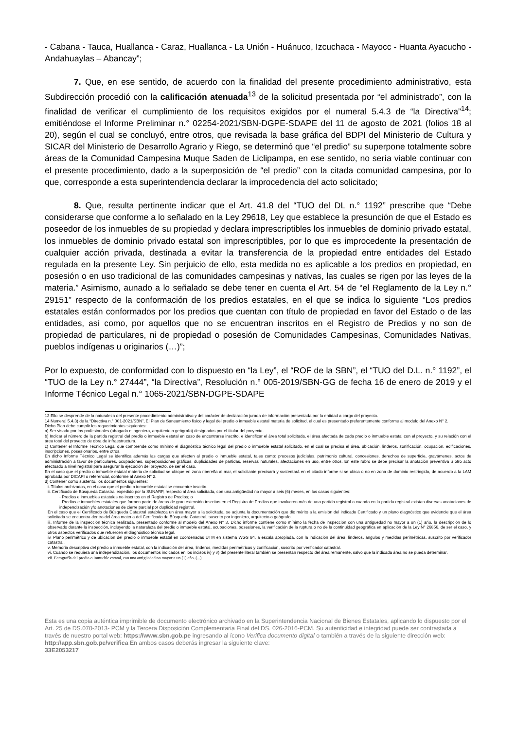- Cabana - Tauca, Huallanca - Caraz, Huallanca - La Unión - Huánuco, Izcuchaca - Mayocc - Huanta Ayacucho - Andahuaylas – Abancay”;
7. Que, en ese sentido, de acuerdo con la finalidad del presente procedimiento administrativo, esta Subdirección procedió con la calificación atenuada<sup>13</sup> de la solicitud presentada por “el administrado”, con la finalidad de verificar el cumplimiento de los requisitos exigidos por el numeral 5.4.3 de “la Directiva”<sup>14</sup>; emitiéndose el Informe Preliminar n.° 02254-2021/SBN-DGPE-SDAPE del 11 de agosto de 2021 (folios 18 al 20), según el cual se concluyó, entre otros, que revisada la base gráfica del BDPI del Ministerio de Cultura y SICAR del Ministerio de Desarrollo Agrario y Riego, se determinó que “el predio” su superpone totalmente sobre áreas de la Comunidad Campesina Muque Saden de Liclipampa, en ese sentido, no sería viable continuar con el presente procedimiento, dado a la superposición de “el predio” con la citada comunidad campesina, por lo que, corresponde a esta superintendencia declarar la improcedencia del acto solicitado;
8. Que, resulta pertinente indicar que el Art. 41.8 del “TUO del DL n.° 1192” prescribe que “Debe considerarse que conforme a lo señalado en la Ley 29618, Ley que establece la presunción de que el Estado es poseedor de los inmuebles de su propiedad y declara imprescriptibles los inmuebles de dominio privado estatal, los inmuebles de dominio privado estatal son imprescriptibles, por lo que es improcedente la presentación de cualquier acción privada, destinada a evitar la transferencia de la propiedad entre entidades del Estado regulada en la presente Ley. Sin perjuicio de ello, esta medida no es aplicable a los predios en propiedad, en posesión o en uso tradicional de las comunidades campesinas y nativas, las cuales se rigen por las leyes de la materia.” Asimismo, aunado a lo señalado se debe tener en cuenta el Art. 54 de “el Reglamento de la Ley n.° 29151” respecto de la conformación de los predios estatales, en el que se indica lo siguiente “Los predios estatales están conformados por los predios que cuentan con título de propiedad en favor del Estado o de las entidades, así como, por aquellos que no se encuentran inscritos en el Registro de Predios y no son de propiedad de particulares, ni de propiedad o posesión de Comunidades Campesinas, Comunidades Nativas, pueblos indígenas u originarios (…)”;
Por lo expuesto, de conformidad con lo dispuesto en “la Ley”, el “ROF de la SBN”, el “TUO del D.L. n.° 1192”, el “TUO de la Ley n.° 27444”, “la Directiva”, Resolución n.° 005-2019/SBN-GG de fecha 16 de enero de 2019 y el Informe Técnico Legal n.° 1065-2021/SBN-DGPE-SDAPE
13 Ello se desprende de la naturaleza del presente procedimiento administrativo y del carácter de declaración jurada de información presentada por la entidad a cargo del proyecto.
14 Numeral 5.4.3) de la “Directiva n.° 001-2021/SBN”, El Plan de Saneamiento físico y legal del predio o inmueble estatal materia de solicitud, el cual es presentado preferentemente conforme al modelo del Anexo N° 2.
Dicho Plan debe cumplir los requerimientos siguientes:
a) Ser visado por los profesionales (abogado e ingeniero, arquitecto o geógrafo) designados por el titular del proyecto.
b) Indicar el número de la partida registral del predio o inmueble estatal en caso de encontrarse inscrito, e identificar el área total solicitada, el área afectada de cada predio o inmueble estatal con el proyecto, y su relación con el área total del proyecto de obra de infraestructura.
c) Contener el Informe Técnico Legal que comprende como mínimo el diagnóstico técnico legal del predio o inmueble estatal solicitado, en el cual se precisa el área, ubicación, linderos, zonificación, ocupación, edificaciones, inscripciones, posesionarios, entre otros.
En dicho Informe Técnico Legal se identifica además las cargas que afecten al predio o inmueble estatal, tales como: procesos judiciales, patrimonio cultural, concesiones, derechos de superficie, gravámenes, actos de administración a favor de particulares, ocupaciones, superposiciones gráficas, duplicidades de partidas, reservas naturales, afectaciones en uso, entre otros. En este rubro se debe precisar la anotación preventiva u otro acto efectuado a nivel registral para asegurar la ejecución del proyecto, de ser el caso.
En el caso que el predio o inmueble estatal materia de solicitud se ubique en zona ribereña al mar, el solicitante precisará y sustentará en el citado informe si se ubica o no en zona de dominio restringido, de acuerdo a la LAM aprobada por DICAPI o referencial, conforme al Anexo N° 2.
d) Contener como sustento, los documentos siguientes:
i. Títulos archivados, en el caso que el predio o inmueble estatal se encuentre inscrito.
ii. Certificado de Búsqueda Catastral expedido por la SUNARP, respecto al área solicitada, con una antigüedad no mayor a seis (6) meses, en los casos siguientes:
- Predios e inmuebles estatales no inscritos en el Registro de Predios; o
- Predios e inmuebles estatales que formen parte de áreas de gran extensión inscritas en el Registro de Predios que involucren más de una partida registral o cuando en la partida registral existan diversas anotaciones de independización y/o anotaciones de cierre parcial por duplicidad registral.
En el caso que el Certificado de Búsqueda Catastral establezca un área mayor a la solicitada, se adjunta la documentación que dio mérito a la emisión del indicado Certificado y un plano diagnóstico que evidencie que el área solicitada se encuentra dentro del área materia del Certificado de Búsqueda Catastral, suscrito por ingeniero, arquitecto o geógrafo.
iii. Informe de la inspección técnica realizada, presentado conforme al modelo del Anexo N° 3. Dicho informe contiene como mínimo la fecha de inspección con una antigüedad no mayor a un (1) año, la descripción de lo observado durante la inspección, incluyendo la naturaleza del predio o inmueble estatal, ocupaciones, posesiones, la verificación de la ruptura o no de la continuidad geográfica en aplicación de la Ley N° 26856, de ser el caso, y otros aspectos verificados que refuercen el diagnóstico técnico legal.
iv. Plano perimétrico y de ubicación del predio o inmueble estatal en coordenadas UTM en sistema WGS 84, a escala apropiada, con la indicación del área, linderos, ángulos y medidas perimétricas, suscrito por verificador catastral.
v. Memoria descriptiva del predio o inmueble estatal, con la indicación del área, linderos, medidas perimétricas y zonificación, suscrito por verificador catastral.
vi. Cuando se requiera una independización, los documentos indicados en los incisos iv) y v) del presente literal también se presentan respecto del área remanente, salvo que la indicada área no se pueda determinar.
vii. Fotografía del predio o inmueble estatal, con una antigüedad no mayor a un (1) año. (...)
Esta es una copia auténtica imprimible de documento electrónico archivado en la Superintendencia Nacional de Bienes Estatales, aplicando lo dispuesto por el Art. 25 de DS.070-2013- PCM y la Tercera Disposición Complementaria Final del DS. 026-2016-PCM. Su autenticidad e integridad puede ser contrastada a través de nuestro portal web: https://www.sbn.gob.pe ingresando al ícono Verifica documento digital o también a través de la siguiente dirección web: http://app.sbn.gob.pe/verifica En ambos casos deberás ingresar la siguiente clave:
33E2053217